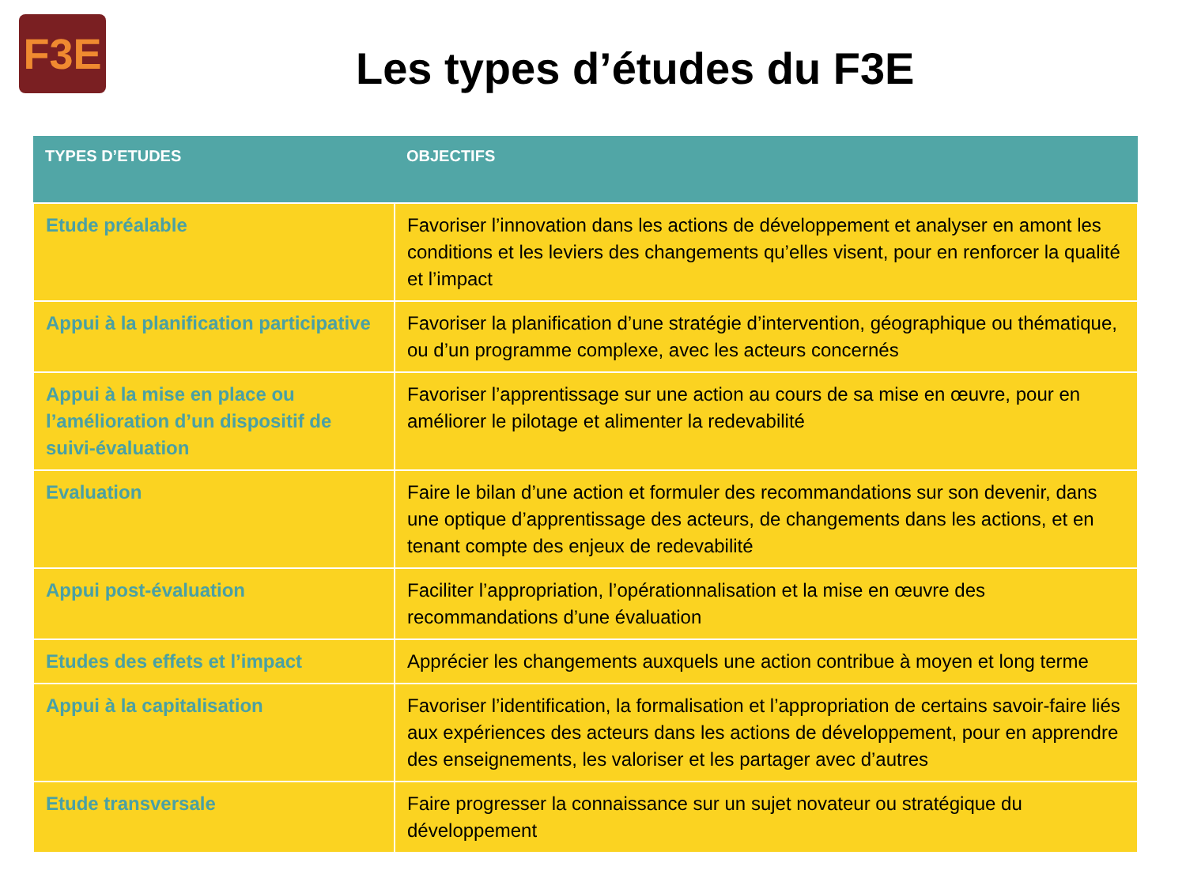F3E
Les types d’études du F3E
| TYPES D’ETUDES | OBJECTIFS |
| --- | --- |
| Etude préalable | Favoriser l’innovation dans les actions de développement et analyser en amont les conditions et les leviers des changements qu’elles visent, pour en renforcer la qualité et l’impact |
| Appui à la planification participative | Favoriser la planification d’une stratégie d’intervention, géographique ou thématique, ou d’un programme complexe, avec les acteurs concernés |
| Appui à la mise en place ou l’amélioration d’un dispositif de suivi-évaluation | Favoriser l’apprentissage sur une action au cours de sa mise en œuvre, pour en améliorer le pilotage et alimenter la redevabilité |
| Evaluation | Faire le bilan d’une action et formuler des recommandations sur son devenir, dans une optique d’apprentissage des acteurs, de changements dans les actions, et en tenant compte des enjeux de redevabilité |
| Appui post-évaluation | Faciliter l’appropriation, l’opérationnalisation et la mise en œuvre des recommandations d’une évaluation |
| Etudes des effets et l’impact | Apprécier les changements auxquels une action contribue à moyen et long terme |
| Appui à la capitalisation | Favoriser l’identification, la formalisation et l’appropriation de certains savoir-faire liés aux expériences des acteurs dans les actions de développement, pour en apprendre des enseignements, les valoriser et les partager avec d’autres |
| Etude transversale | Faire progresser la connaissance sur un sujet novateur ou stratégique du développement |